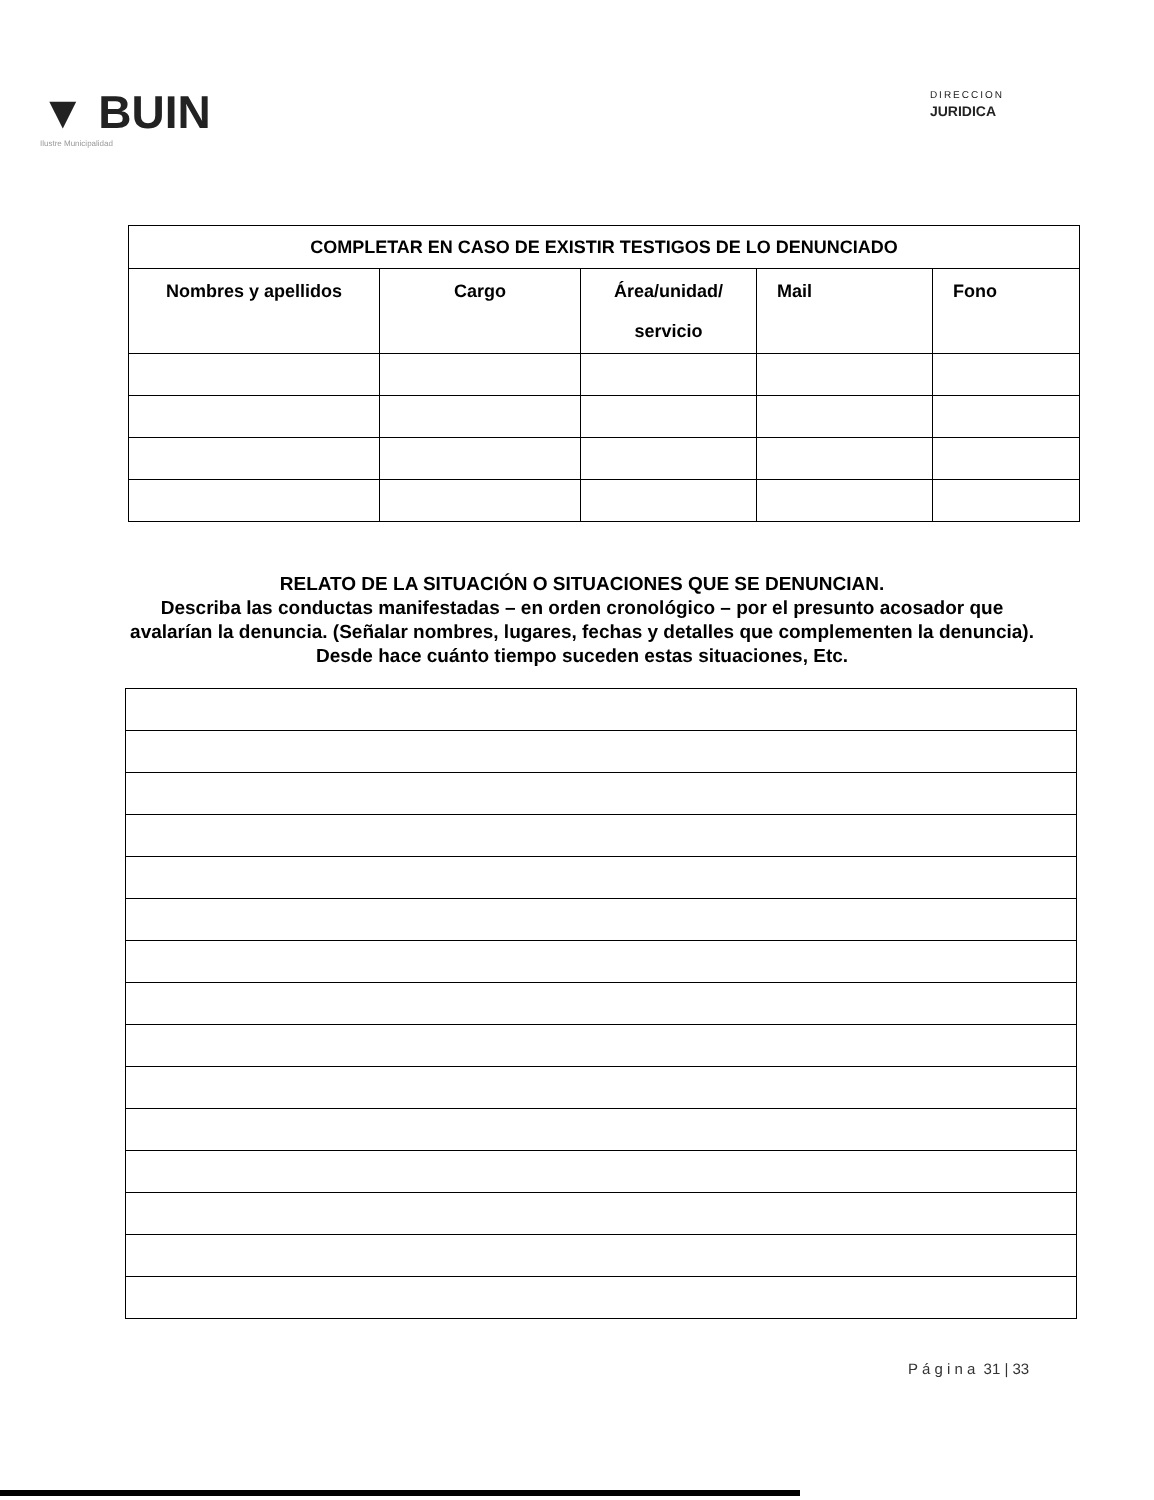▼ BUIN
Ilustre Municipalidad
DIRECCION
JURIDICA
| COMPLETAR EN CASO DE EXISTIR TESTIGOS DE LO DENUNCIADO | | | | |
| --- | --- | --- | --- | --- |
| Nombres y apellidos | Cargo | Área/unidad/ servicio | Mail | Fono |
RELATO DE LA SITUACIÓN O SITUACIONES QUE SE DENUNCIAN.
Describa las conductas manifestadas – en orden cronológico – por el presunto acosador que avalarían la denuncia. (Señalar nombres, lugares, fechas y detalles que complementen la denuncia).
Desde hace cuánto tiempo suceden estas situaciones, Etc.
P á g i n a 31 | 33